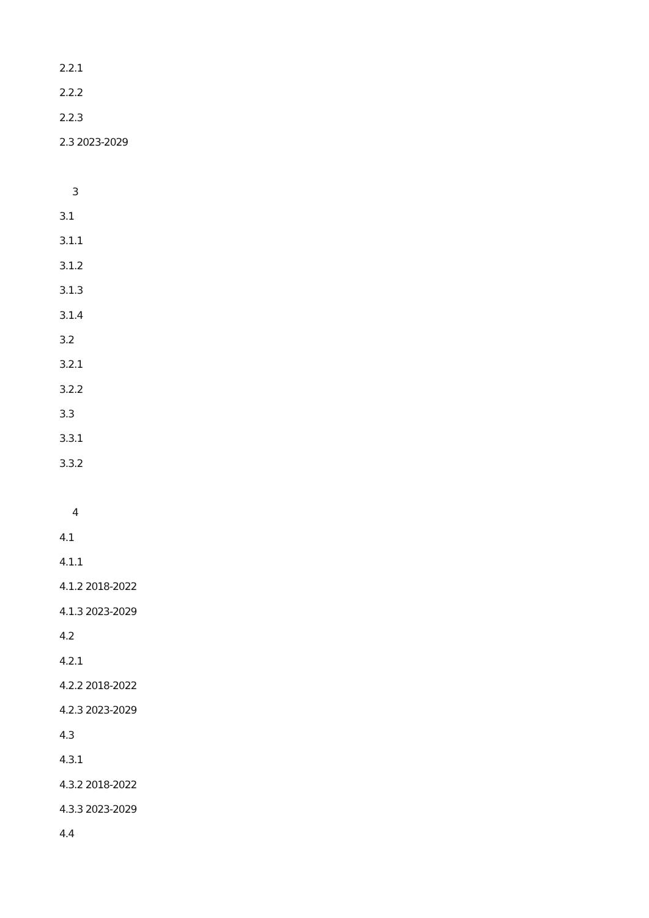2.2.1
2.2.2
2.2.3
2.3 2023-2029
3
3.1
3.1.1
3.1.2
3.1.3
3.1.4
3.2
3.2.1
3.2.2
3.3
3.3.1
3.3.2
4
4.1
4.1.1
4.1.2 2018-2022
4.1.3 2023-2029
4.2
4.2.1
4.2.2 2018-2022
4.2.3 2023-2029
4.3
4.3.1
4.3.2 2018-2022
4.3.3 2023-2029
4.4